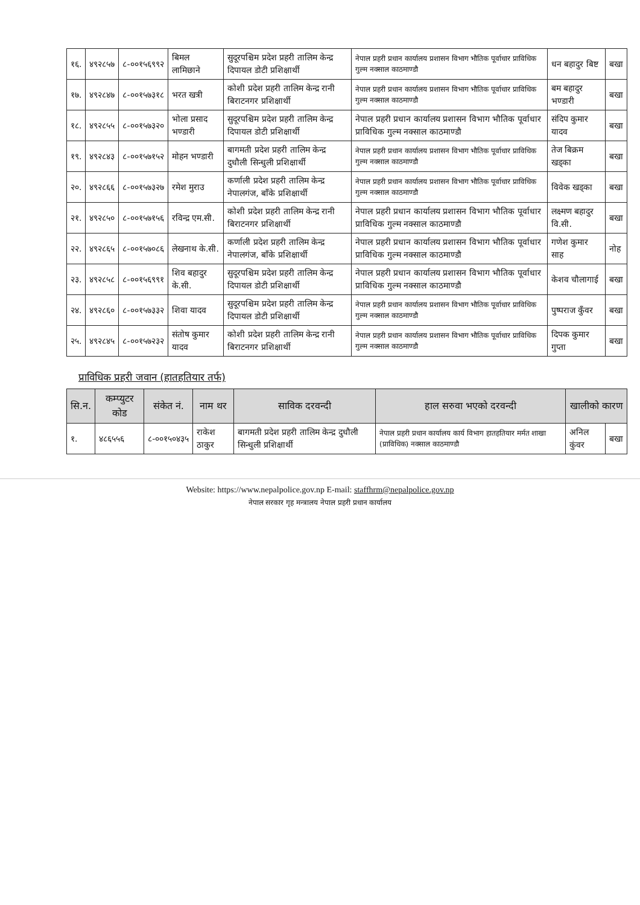| १६. | ४९२८५७ | ८-००१५६९९२ | बिमल लामिछाने | सुदूरपश्चिम प्रदेश प्रहरी तालिम केन्द्र दिपायल डोटी प्रशिक्षार्थी | नेपाल प्रहरी प्रधान कार्यालय प्रशासन विभाग भौतिक पूर्वाधार प्राविधिक गुल्म नक्साल काठमाण्डौ | धन बहादुर बिष्ट | बखा |
| १७. | ४९२८४७ | ८-००१५७३१८ | भरत खत्री | कोशी प्रदेश प्रहरी तालिम केन्द्र रानी बिराटनगर प्रशिक्षार्थी | नेपाल प्रहरी प्रधान कार्यालय प्रशासन विभाग भौतिक पूर्वाधार प्राविधिक गुल्म नक्साल काठमाण्डौ | बम बहादुर भण्डारी | बखा |
| १८. | ४९२८५५ | ८-००१५७३२० | भोला प्रसाद भण्डारी | सुदूरपश्चिम प्रदेश प्रहरी तालिम केन्द्र दिपायल डोटी प्रशिक्षार्थी | नेपाल प्रहरी प्रधान कार्यालय प्रशासन विभाग भौतिक पूर्वाधार प्राविधिक गुल्म नक्साल काठमाण्डौ | संदिप कुमार यादव | बखा |
| १९. | ४९२८४३ | ८-००१५७१५२ | मोहन भण्डारी | बागमती प्रदेश प्रहरी तालिम केन्द्र दुधौली सिन्धुली प्रशिक्षार्थी | नेपाल प्रहरी प्रधान कार्यालय प्रशासन विभाग भौतिक पूर्वाधार प्राविधिक गुल्म नक्साल काठमाण्डौ | तेज बिक्रम खड्का | बखा |
| २०. | ४९२८६६ | ८-००१५७३२७ | रमेश मुराउ | कर्णाली प्रदेश प्रहरी तालिम केन्द्र नेपालगंज, बाँके प्रशिक्षार्थी | नेपाल प्रहरी प्रधान कार्यालय प्रशासन विभाग भौतिक पूर्वाधार प्राविधिक गुल्म नक्साल काठमाण्डौ | विवेक खड्का | बखा |
| २१. | ४९२८५० | ८-००१५७१५६ | रविन्द्र एम.सी. | कोशी प्रदेश प्रहरी तालिम केन्द्र रानी बिराटनगर प्रशिक्षार्थी | नेपाल प्रहरी प्रधान कार्यालय प्रशासन विभाग भौतिक पूर्वाधार प्राविधिक गुल्म नक्साल काठमाण्डौ | लक्ष्मण बहादुर वि.सी. | बखा |
| २२. | ४९२८६५ | ८-००१५७०८६ | लेखनाथ के.सी. | कर्णाली प्रदेश प्रहरी तालिम केन्द्र नेपालगंज, बाँके प्रशिक्षार्थी | नेपाल प्रहरी प्रधान कार्यालय प्रशासन विभाग भौतिक पूर्वाधार प्राविधिक गुल्म नक्साल काठमाण्डौ | गणेश कुमार साह | नोह |
| २३. | ४९२८५८ | ८-००१५६९९१ | शिव बहादुर के.सी. | सुदूरपश्चिम प्रदेश प्रहरी तालिम केन्द्र दिपायल डोटी प्रशिक्षार्थी | नेपाल प्रहरी प्रधान कार्यालय प्रशासन विभाग भौतिक पूर्वाधार प्राविधिक गुल्म नक्साल काठमाण्डौ | केशव चौलागाई | बखा |
| २४. | ४९२८६० | ८-००१५७३३२ | शिवा यादव | सुदूरपश्चिम प्रदेश प्रहरी तालिम केन्द्र दिपायल डोटी प्रशिक्षार्थी | नेपाल प्रहरी प्रधान कार्यालय प्रशासन विभाग भौतिक पूर्वाधार प्राविधिक गुल्म नक्साल काठमाण्डौ | पुष्पराज कुँवर | बखा |
| २५. | ४९२८४५ | ८-००१५७२३२ | संतोष कुमार यादव | कोशी प्रदेश प्रहरी तालिम केन्द्र रानी बिराटनगर प्रशिक्षार्थी | नेपाल प्रहरी प्रधान कार्यालय प्रशासन विभाग भौतिक पूर्वाधार प्राविधिक गुल्म नक्साल काठमाण्डौ | दिपक कुमार गुप्ता | बखा |
प्राविधिक प्रहरी जवान (हातहतियार तर्फ)
| सि.न. | कम्प्युटर कोड | संकेत नं. | नाम थर | साविक दरवन्दी | हाल सरुवा भएको दरवन्दी | खालीको कारण | |
| --- | --- | --- | --- | --- | --- | --- | --- |
| १. | ४८६५५६ | ८-००१५०४३५ | राकेश ठाकुर | बागमती प्रदेश प्रहरी तालिम केन्द्र दुधौली सिन्धुली प्रशिक्षार्थी | नेपाल प्रहरी प्रधान कार्यालय कार्य विभाग हातहतियार मर्मत शाखा (प्राविधिक) नक्साल काठमाण्डौ | अनिल कुंवर | बखा |
Website: https://www.nepalpolice.gov.np E-mail: staffhrm@nepalpolice.gov.np
नेपाल सरकार गृह मन्त्रालय नेपाल प्रहरी प्रधान कार्यालय